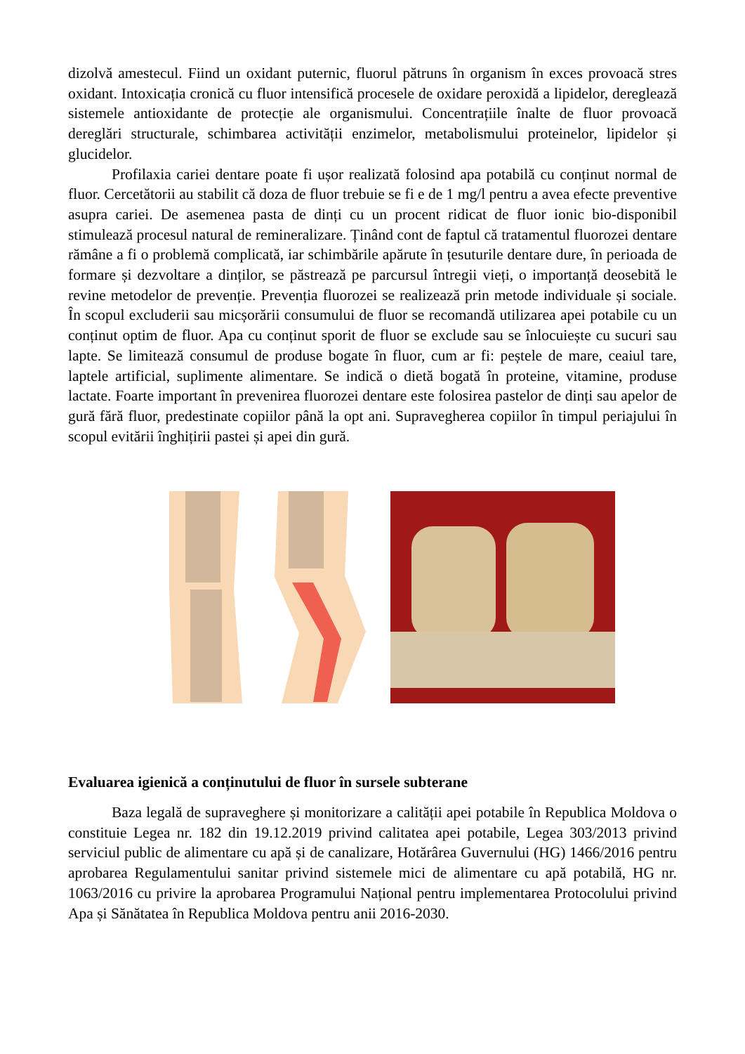dizolvă amestecul. Fiind un oxidant puternic, fluorul pătruns în organism în exces provoacă stres oxidant. Intoxicația cronică cu fluor intensifică procesele de oxidare peroxidă a lipidelor, dereglează sistemele antioxidante de protecție ale organismului. Concentrațiile înalte de fluor provoacă dereglări structurale, schimbarea activității enzimelor, metabolismului proteinelor, lipidelor și glucidelor.
Profilaxia cariei dentare poate fi ușor realizată folosind apa potabilă cu conținut normal de fluor. Cercetătorii au stabilit că doza de fluor trebuie se fi e de 1 mg/l pentru a avea efecte preventive asupra cariei. De asemenea pasta de dinți cu un procent ridicat de fluor ionic bio-disponibil stimulează procesul natural de remineralizare. Ținând cont de faptul că tratamentul fluorozei dentare rămâne a fi o problemă complicată, iar schimbările apărute în țesuturile dentare dure, în perioada de formare și dezvoltare a dinților, se păstrează pe parcursul întregii vieți, o importanță deosebită le revine metodelor de prevenție. Prevenția fluorozei se realizează prin metode individuale și sociale. În scopul excluderii sau micșorării consumului de fluor se recomandă utilizarea apei potabile cu un conținut optim de fluor. Apa cu conținut sporit de fluor se exclude sau se înlocuiește cu sucuri sau lapte. Se limitează consumul de produse bogate în fluor, cum ar fi: peștele de mare, ceaiul tare, laptele artificial, suplimente alimentare. Se indică o dietă bogată în proteine, vitamine, produse lactate. Foarte important în prevenirea fluorozei dentare este folosirea pastelor de dinți sau apelor de gură fără fluor, predestinate copiilor până la opt ani. Supravegherea copiilor în timpul periajului în scopul evitării înghițirii pastei și apei din gură.
Evaluarea igienică a conținutului de fluor în sursele subterane
Baza legală de supraveghere și monitorizare a calității apei potabile în Republica Moldova o constituie Legea nr. 182 din 19.12.2019 privind calitatea apei potabile, Legea 303/2013 privind serviciul public de alimentare cu apă și de canalizare, Hotărârea Guvernului (HG) 1466/2016 pentru aprobarea Regulamentului sanitar privind sistemele mici de alimentare cu apă potabilă, HG nr. 1063/2016 cu privire la aprobarea Programului Național pentru implementarea Protocolului privind Apa și Sănătatea în Republica Moldova pentru anii 2016-2030.